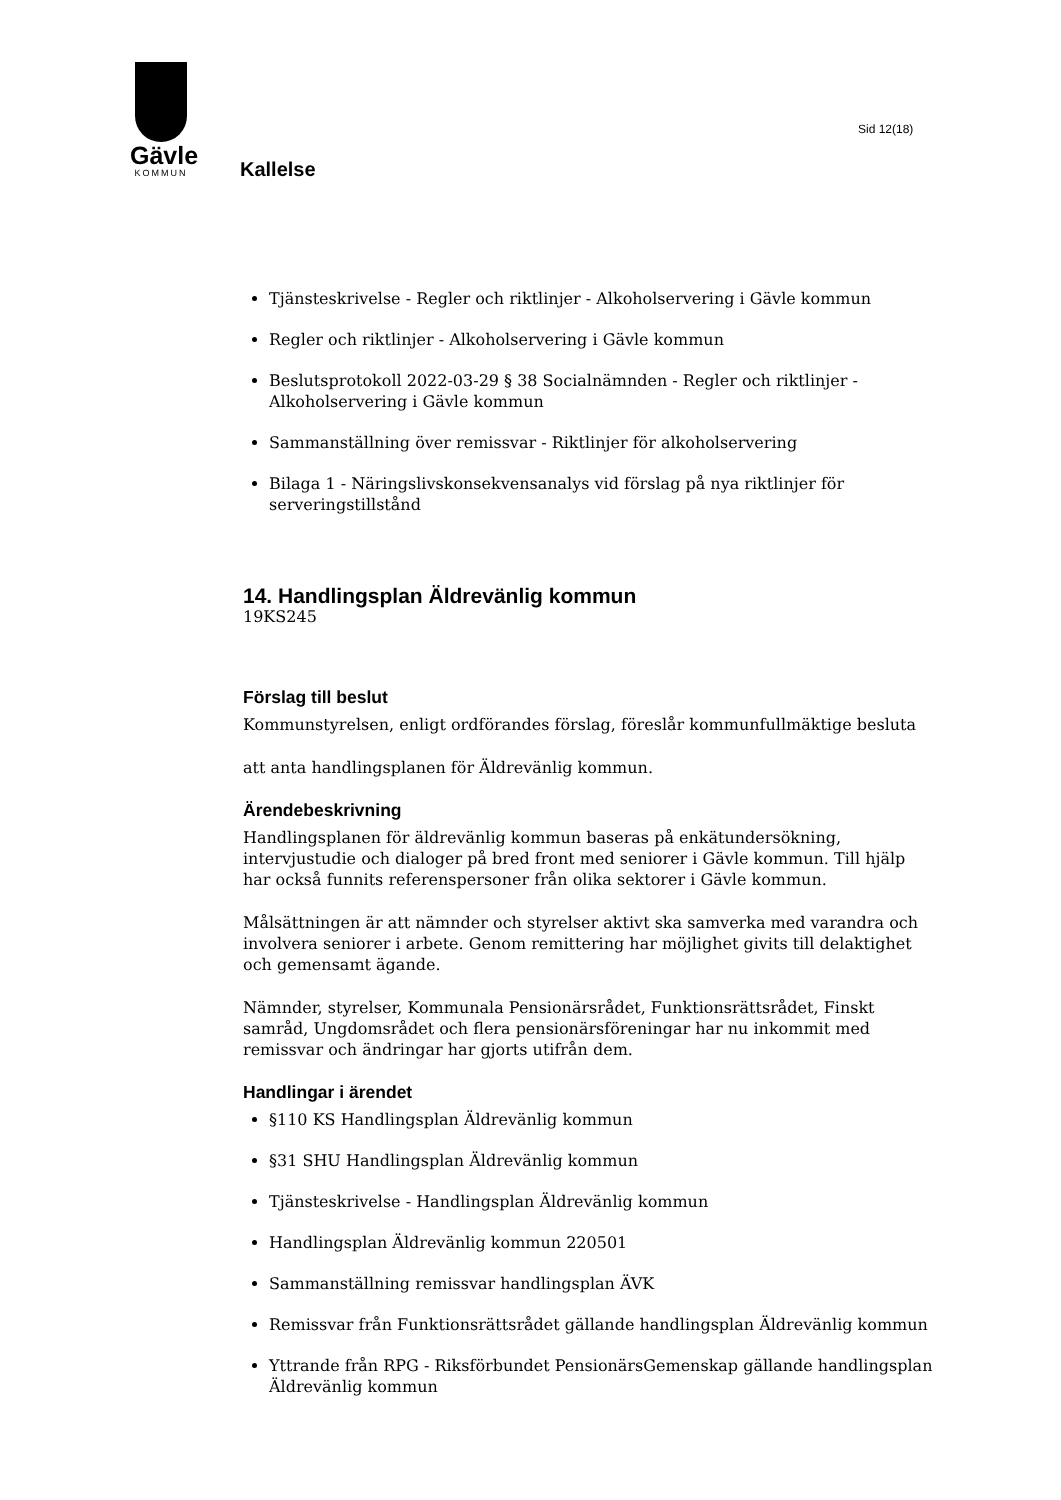Gävle
KOMMUN
Kallelse
Sid 12(18)
Tjänsteskrivelse - Regler och riktlinjer - Alkoholservering i Gävle kommun
Regler och riktlinjer - Alkoholservering i Gävle kommun
Beslutsprotokoll 2022-03-29 § 38 Socialnämnden - Regler och riktlinjer - Alkoholservering i Gävle kommun
Sammanställning över remissvar - Riktlinjer för alkoholservering
Bilaga 1 - Näringslivskonsekvensanalys vid förslag på nya riktlinjer för serveringstillstånd
14. Handlingsplan Äldrevänlig kommun
19KS245
Förslag till beslut
Kommunstyrelsen, enligt ordförandes förslag, föreslår kommunfullmäktige besluta
att anta handlingsplanen för Äldrevänlig kommun.
Ärendebeskrivning
Handlingsplanen för äldrevänlig kommun baseras på enkätundersökning, intervjustudie och dialoger på bred front med seniorer i Gävle kommun. Till hjälp har också funnits referenspersoner från olika sektorer i Gävle kommun.
Målsättningen är att nämnder och styrelser aktivt ska samverka med varandra och involvera seniorer i arbete. Genom remittering har möjlighet givits till delaktighet och gemensamt ägande.
Nämnder, styrelser, Kommunala Pensionärsrådet, Funktionsrättsrådet, Finskt samråd, Ungdomsrådet och flera pensionärsföreningar har nu inkommit med remissvar och ändringar har gjorts utifrån dem.
Handlingar i ärendet
§110 KS Handlingsplan Äldrevänlig kommun
§31 SHU Handlingsplan Äldrevänlig kommun
Tjänsteskrivelse - Handlingsplan Äldrevänlig kommun
Handlingsplan Äldrevänlig kommun 220501
Sammanställning remissvar handlingsplan ÄVK
Remissvar från Funktionsrättsrådet gällande handlingsplan Äldrevänlig kommun
Yttrande från RPG - Riksförbundet PensionärsGemenskap gällande handlingsplan Äldrevänlig kommun